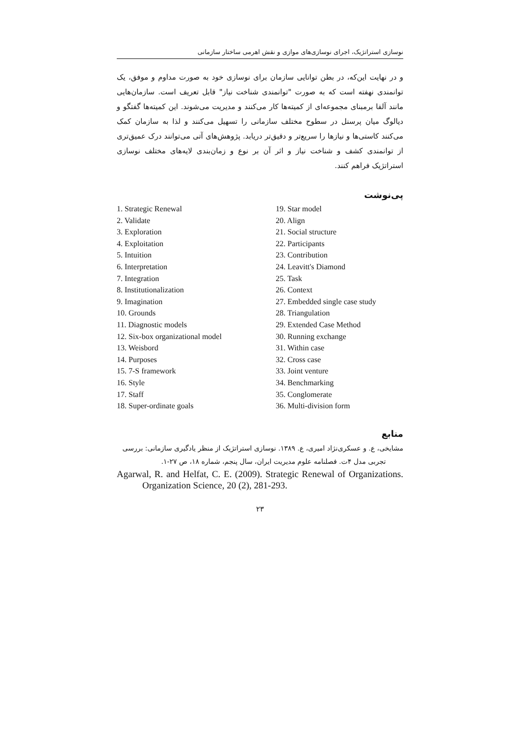نوسازی استراتژیک، اجرای نوسازی‌های موازی و نقش اهرمی ساختار سازمانی
و در نهایت این‌که، در بطن توانایی سازمان برای نوسازی خود به صورت مداوم و موفق، یک توانمندی نهفته است که به صورت "توانمندی شناخت نیاز" قابل تعریف است. سازمان‌هایی مانند آلفا برمبنای مجموعه‌ای از کمیته‌ها کار می‌کنند و مدیریت می‌شوند. این کمیته‌ها گفتگو و دیالوگ میان پرسنل در سطوح مختلف سازمانی را تسهیل می‌کنند و لذا به سازمان کمک می‌کنند کاستی‌ها و نیازها را سریع‌تر و دقیق‌تر دریابد. پژوهش‌های آتی می‌توانند درک عمیق‌تری از توانمندی کشف و شناخت نیاز و اثر آن بر نوع و زمان‌بندی لایه‌های مختلف نوسازی استراتژیک فراهم کنند.
پی‌نوشت
1. Strategic Renewal
2. Validate
3. Exploration
4. Exploitation
5. Intuition
6. Interpretation
7. Integration
8. Institutionalization
9. Imagination
10. Grounds
11. Diagnostic models
12. Six-box organizational model
13. Weisbord
14. Purposes
15. 7-S framework
16. Style
17. Staff
18. Super-ordinate goals
19. Star model
20. Align
21. Social structure
22. Participants
23. Contribution
24. Leavitt's Diamond
25. Task
26. Context
27. Embedded single case study
28. Triangulation
29. Extended Case Method
30. Running exchange
31. Within case
32. Cross case
33. Joint venture
34. Benchmarking
35. Conglomerate
36. Multi-division form
منابع
مشایخی، ع. و عسکری‌نژاد امیری، ع. ۱۳۸۹. نوسازی استراتژیک از منظر یادگیری سازمانی: بررسی
تجربی مدل ۴ت. فصلنامه علوم مدیریت ایران، سال پنجم، شماره ۱۸، ص ۲۷-۱.
Agarwal, R. and Helfat, C. E. (2009). Strategic Renewal of Organizations. Organization Science, 20 (2), 281-293.
۲۳